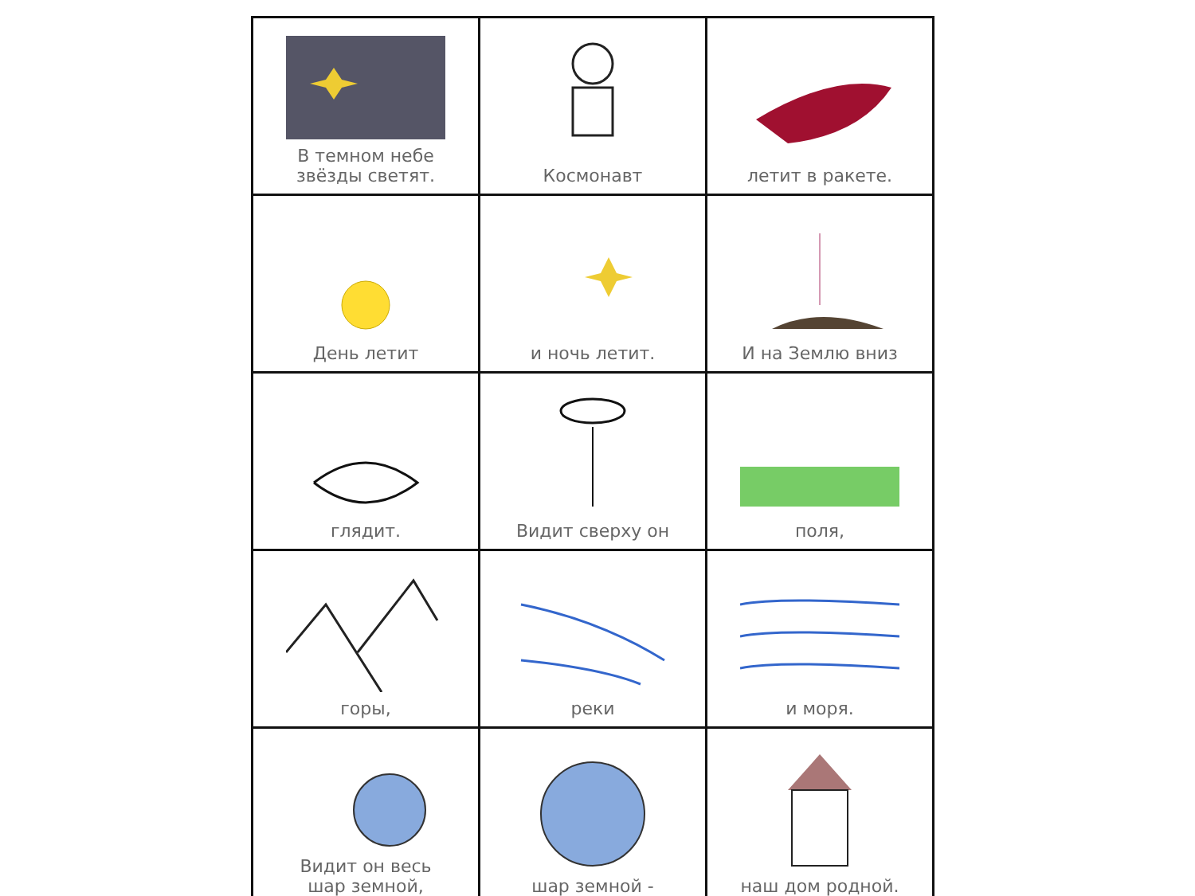| В темном небе звёзды светят. | Космонавт | летит в ракете. |
| День летит | и ночь летит. | И на Землю вниз |
| глядит. | Видит сверху он | поля, |
| горы, | реки | и моря. |
| Видит он весь шар земной, | шар земной - | наш дом родной. |